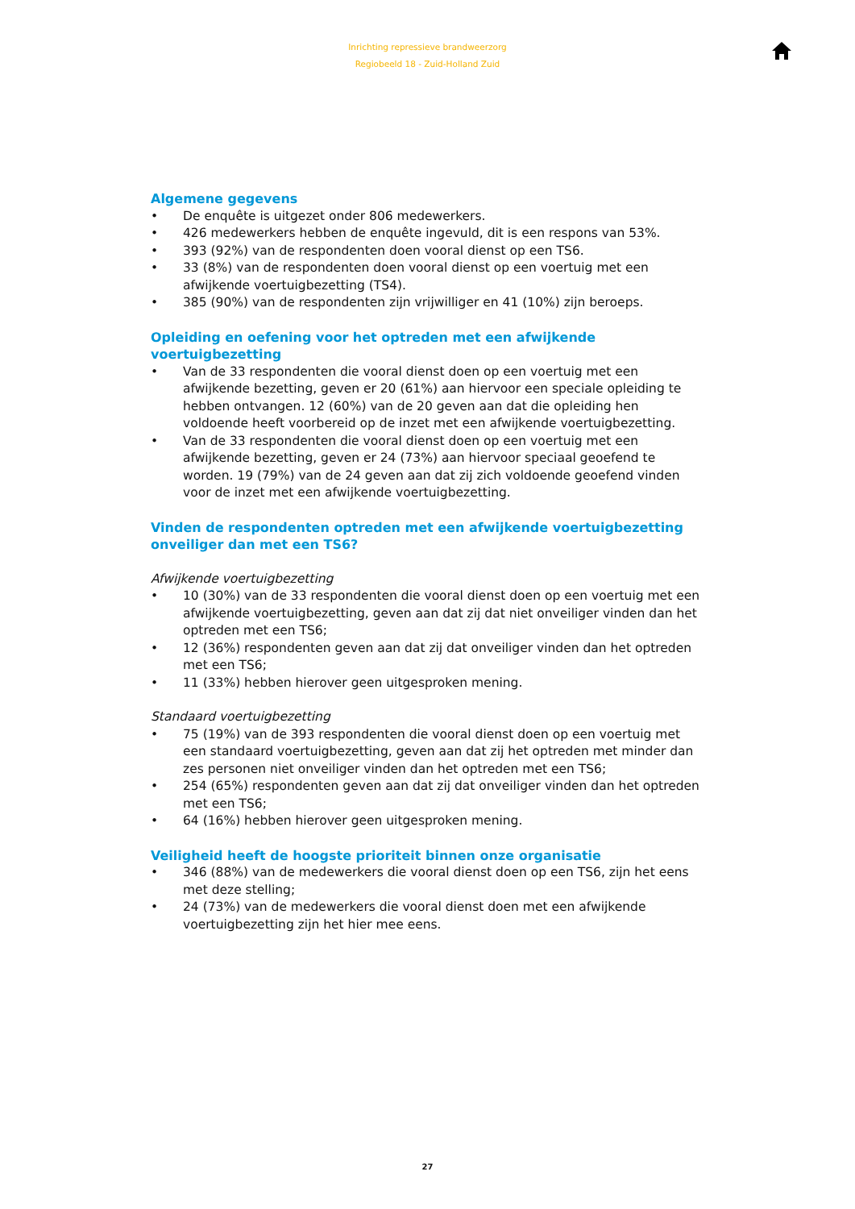Inrichting repressieve brandweerzorg
Regiobeeld 18 - Zuid-Holland Zuid
Algemene gegevens
• De enquête is uitgezet onder 806 medewerkers.
• 426 medewerkers hebben de enquête ingevuld, dit is een respons van 53%.
• 393 (92%) van de respondenten doen vooral dienst op een TS6.
• 33 (8%) van de respondenten doen vooral dienst op een voertuig met een afwijkende voertuigbezetting (TS4).
• 385 (90%) van de respondenten zijn vrijwilliger en 41 (10%) zijn beroeps.
Opleiding en oefening voor het optreden met een afwijkende voertuigbezetting
• Van de 33 respondenten die vooral dienst doen op een voertuig met een afwijkende bezetting, geven er 20 (61%) aan hiervoor een speciale opleiding te hebben ontvangen. 12 (60%) van de 20 geven aan dat die opleiding hen voldoende heeft voorbereid op de inzet met een afwijkende voertuigbezetting.
• Van de 33 respondenten die vooral dienst doen op een voertuig met een afwijkende bezetting, geven er 24 (73%) aan hiervoor speciaal geoefend te worden. 19 (79%) van de 24 geven aan dat zij zich voldoende geoefend vinden voor de inzet met een afwijkende voertuigbezetting.
Vinden de respondenten optreden met een afwijkende voertuigbezetting onveiliger dan met een TS6?
Afwijkende voertuigbezetting
• 10 (30%) van de 33 respondenten die vooral dienst doen op een voertuig met een afwijkende voertuigbezetting, geven aan dat zij dat niet onveiliger vinden dan het optreden met een TS6;
• 12 (36%) respondenten geven aan dat zij dat onveiliger vinden dan het optreden met een TS6;
• 11 (33%) hebben hierover geen uitgesproken mening.
Standaard voertuigbezetting
• 75 (19%) van de 393 respondenten die vooral dienst doen op een voertuig met een standaard voertuigbezetting, geven aan dat zij het optreden met minder dan zes personen niet onveiliger vinden dan het optreden met een TS6;
• 254 (65%) respondenten geven aan dat zij dat onveiliger vinden dan het optreden met een TS6;
• 64 (16%) hebben hierover geen uitgesproken mening.
Veiligheid heeft de hoogste prioriteit binnen onze organisatie
• 346 (88%) van de medewerkers die vooral dienst doen op een TS6, zijn het eens met deze stelling;
• 24 (73%) van de medewerkers die vooral dienst doen met een afwijkende voertuigbezetting zijn het hier mee eens.
27